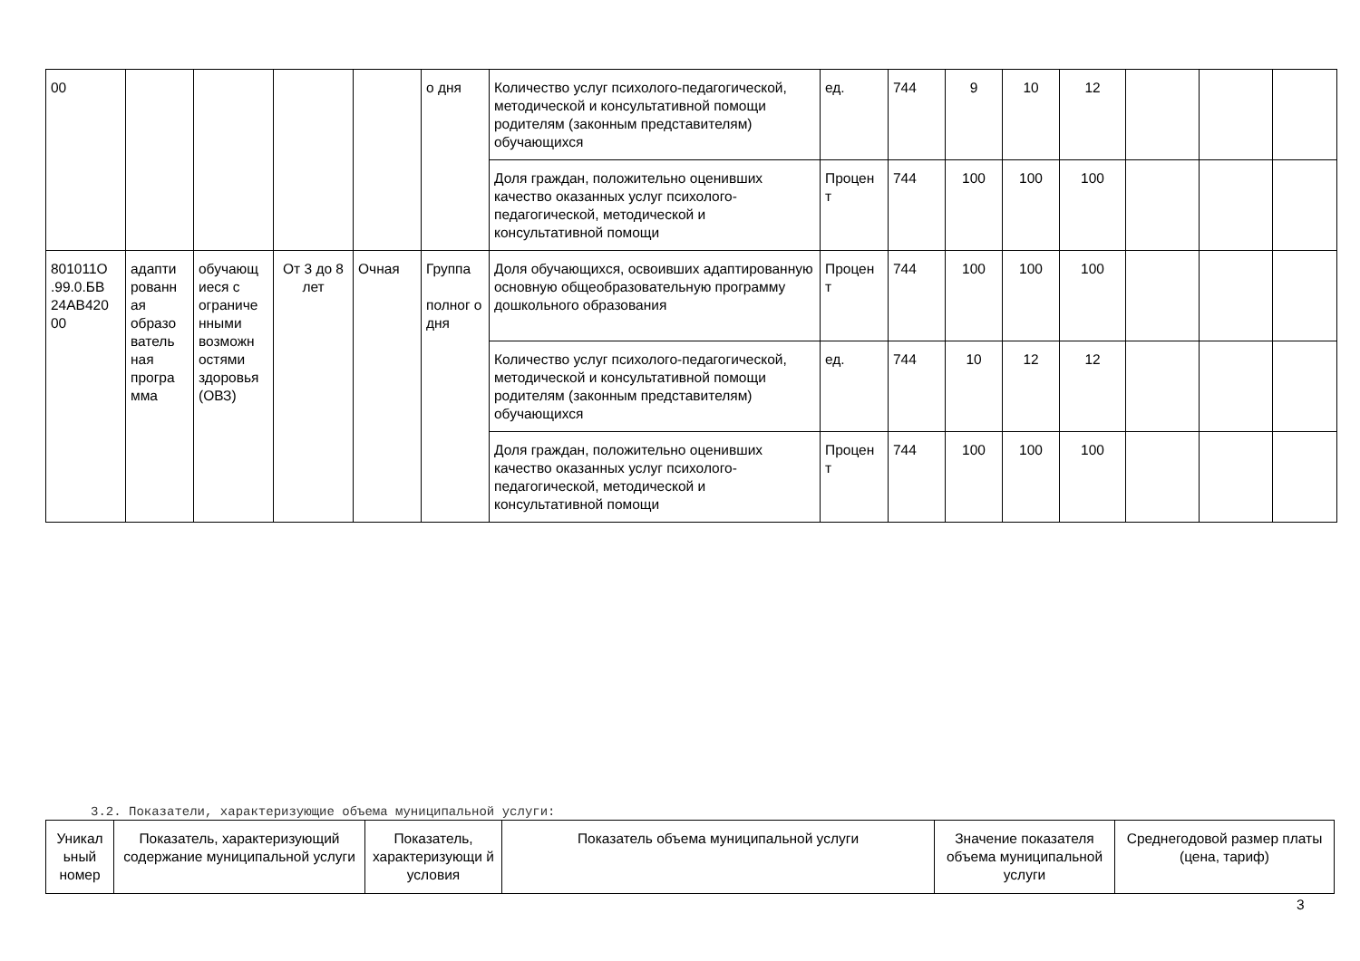| 00 | | | | | о дня | Количество услуг психолого-педагогической, методической и консультативной помощи родителям (законным представителям) обучающихся | ед. | 744 | 9 | 10 | 12 | | | |
| | | | | | | Доля граждан, положительно оценивших качество оказанных услуг психолого-педагогической, методической и консультативной помощи | Процен т | 744 | 100 | 100 | 100 | | | |
| 801011О .99.0.БВ 24АВ420 00 | адапти рованн ая образо ватель ная програ мма | обучающ иеся с ограниче нными возможн остями здоровья (ОВЗ) | От 3 до 8 лет | Очная | Группа полног о дня | Доля обучающихся, освоивших адаптированную основную общеобразовательную программу дошкольного образования | Процен т | 744 | 100 | 100 | 100 | | | |
| | | | | | | Количество услуг психолого-педагогической, методической и консультативной помощи родителям (законным представителям) обучающихся | ед. | 744 | 10 | 12 | 12 | | | |
| | | | | | | Доля граждан, положительно оценивших качество оказанных услуг психолого-педагогической, методической и консультативной помощи | Процен т | 744 | 100 | 100 | 100 | | | |
3.2. Показатели, характеризующие объема муниципальной услуги:
| Уникал ьный номер | Показатель, характеризующий содержание муниципальной услуги | Показатель, характеризующи й условия | Показатель объема муниципальной услуги | Значение показателя объема муниципальной услуги | Среднегодовой размер платы (цена, тариф) |
3